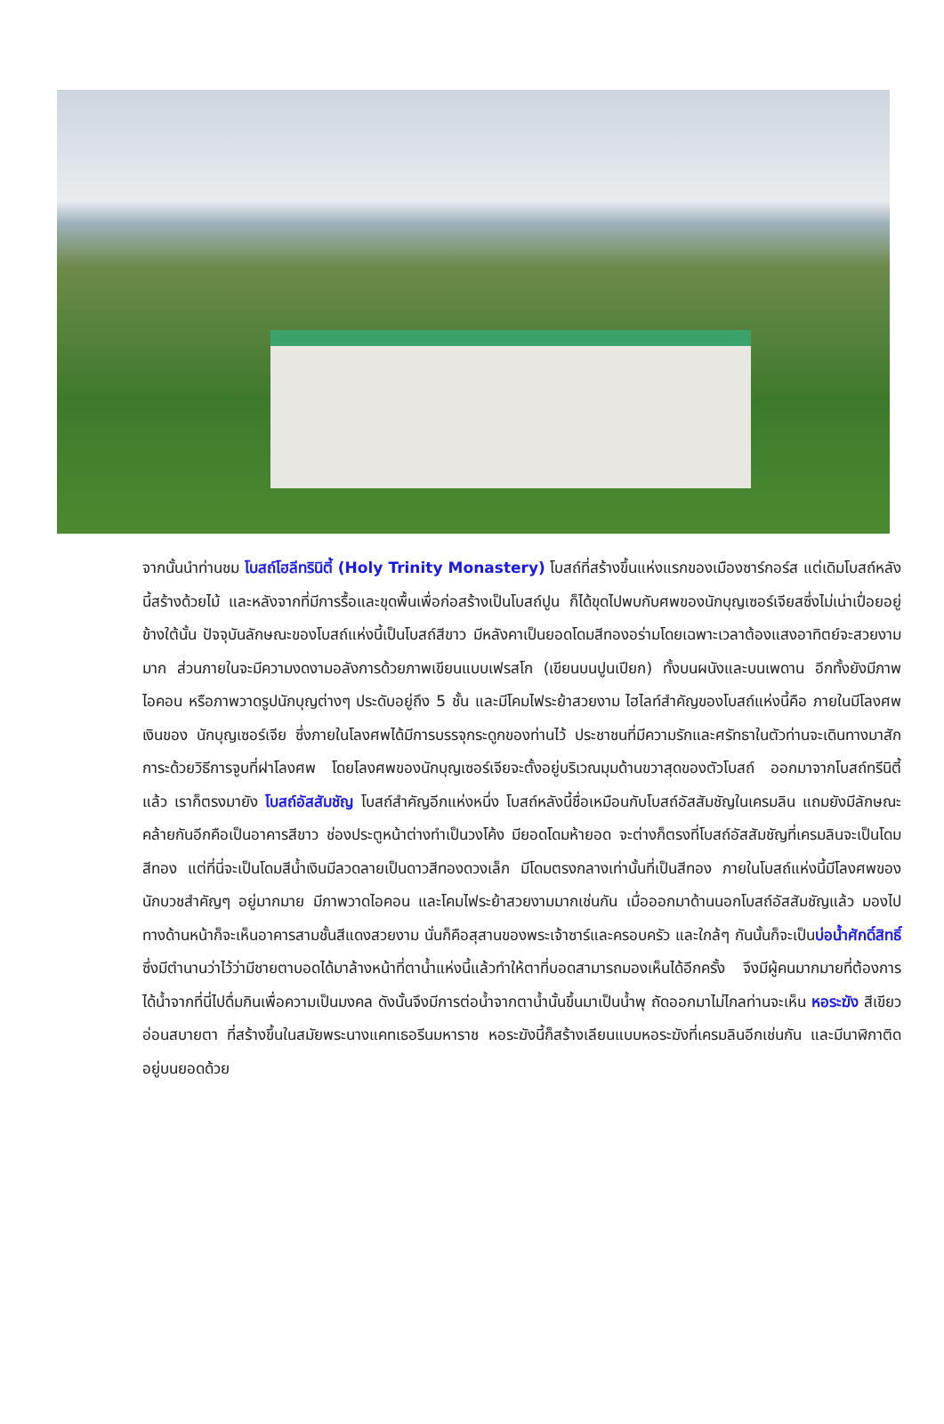จากนั้นนำท่านชม โบสถ์โฮลีทรินิตี้ (Holy Trinity Monastery) โบสถ์ที่สร้างขึ้นแห่งแรกของเมืองซาร์กอร์ส แต่เดิมโบสถ์หลังนี้สร้างด้วยไม้ และหลังจากที่มีการรื้อและขุดพื้นเพื่อก่อสร้างเป็นโบสถ์ปูน ก็ได้ขุดไปพบกับศพของนักบุญเซอร์เจียสซึ่งไม่เน่าเปื่อยอยู่ข้างใต้นั้น ปัจจุบันลักษณะของโบสถ์แห่งนี้เป็นโบสถ์สีขาว มีหลังคาเป็นยอดโดมสีทองอร่ามโดยเฉพาะเวลาต้องแสงอาทิตย์จะสวยงามมาก ส่วนภายในจะมีความงดงามอลังการด้วยภาพเขียนแบบเฟรสโก (เขียนบนปูนเปียก) ทั้งบนผนังและบนเพดาน อีกทั้งยังมีภาพไอคอน หรือภาพวาดรูปนักบุญต่างๆ ประดับอยู่ถึง 5 ชั้น และมีโคมไฟระย้าสวยงาม ไฮไลท์สำคัญของโบสถ์แห่งนี้คือ ภายในมีโลงศพเงินของ นักบุญเซอร์เจีย ซึ่งภายในโลงศพได้มีการบรรจุกระดูกของท่านไว้ ประชาชนที่มีความรักและศรัทธาในตัวท่านจะเดินทางมาสักการะด้วยวิธีการจูบที่ฝาโลงศพ โดยโลงศพของนักบุญเซอร์เจียจะตั้งอยู่บริเวณมุมด้านขวาสุดของตัวโบสถ์ ออกมาจากโบสถ์ทรีนิตี้แล้ว เราก็ตรงมายัง โบสถ์อัสสัมชัญ โบสถ์สำคัญอีกแห่งหนึ่ง โบสถ์หลังนี้ชื่อเหมือนกับโบสถ์อัสสัมชัญในเครมลิน แถมยังมีลักษณะคล้ายกันอีกคือเป็นอาคารสีขาว ช่องประตูหน้าต่างทำเป็นวงโค้ง มียอดโดมห้ายอด จะต่างก็ตรงที่โบสถ์อัสสัมชัญที่เครมลินจะเป็นโดมสีทอง แต่ที่นี่จะเป็นโดมสีน้ำเงินมีลวดลายเป็นดาวสีทองดวงเล็ก มีโดมตรงกลางเท่านั้นที่เป็นสีทอง ภายในโบสถ์แห่งนี้มีโลงศพของนักบวชสำคัญๆ อยู่มากมาย มีภาพวาดไอคอน และโคมไฟระย้าสวยงามมากเช่นกัน เมื่อออกมาด้านนอกโบสถ์อัสสัมชัญแล้ว มองไปทางด้านหน้าก็จะเห็นอาคารสามชั้นสีแดงสวยงาม นั่นก็คือสุสานของพระเจ้าซาร์และครอบครัว และใกล้ๆ กันนั้นก็จะเป็นบ่อน้ำศักดิ์สิทธิ์ ซึ่งมีตำนานว่าไว้ว่ามีชายตาบอดได้มาล้างหน้าที่ตาน้ำแห่งนี้แล้วทำให้ตาที่บอดสามารถมองเห็นได้อีกครั้ง จึงมีผู้คนมากมายที่ต้องการได้น้ำจากที่นี่ไปดื่มกินเพื่อความเป็นมงคล ดังนั้นจึงมีการต่อน้ำจากตาน้ำนั้นขึ้นมาเป็นน้ำพุ ถัดออกมาไม่ไกลท่านจะเห็น หอระฆัง สีเขียวอ่อนสบายตา ที่สร้างขึ้นในสมัยพระนางแคทเธอรีนมหาราช หอระฆังนี้ก็สร้างเลียนแบบหอระฆังที่เครมลินอีกเช่นกัน และมีนาฬิกาติดอยู่บนยอดด้วย